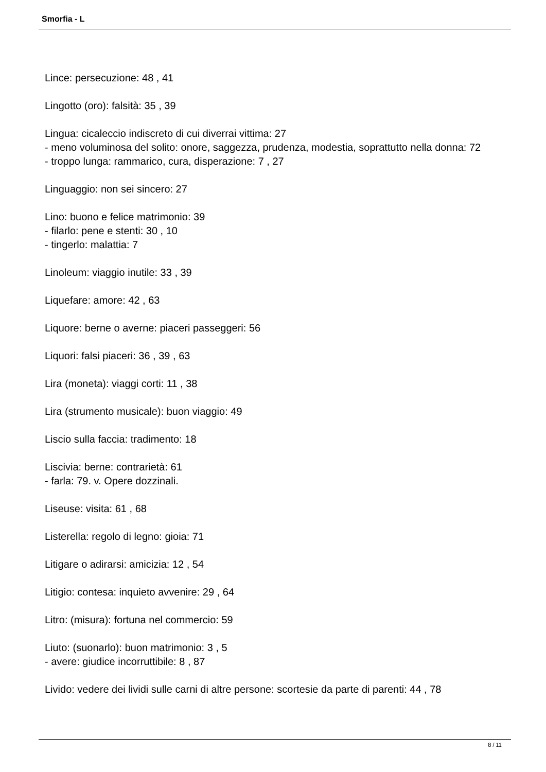Smorfia - L
Lince: persecuzione: 48 , 41
Lingotto (oro): falsità: 35 , 39
Lingua: cicaleccio indiscreto di cui diverrai vittima: 27
- meno voluminosa del solito: onore, saggezza, prudenza, modestia, soprattutto nella donna: 72
- troppo lunga: rammarico, cura, disperazione: 7 , 27
Linguaggio: non sei sincero: 27
Lino: buono e felice matrimonio: 39
- filarlo: pene e stenti: 30 , 10
- tingerlo: malattia: 7
Linoleum: viaggio inutile: 33 , 39
Liquefare: amore: 42 , 63
Liquore: berne o averne: piaceri passeggeri: 56
Liquori: falsi piaceri: 36 , 39 , 63
Lira (moneta): viaggi corti: 11 , 38
Lira (strumento musicale): buon viaggio: 49
Liscio sulla faccia: tradimento: 18
Liscivia: berne: contrarietà: 61
- farla: 79. v. Opere dozzinali.
Liseuse: visita: 61 , 68
Listerella: regolo di legno: gioia: 71
Litigare o adirarsi: amicizia: 12 , 54
Litigio: contesa: inquieto avvenire: 29 , 64
Litro: (misura): fortuna nel commercio: 59
Liuto: (suonarlo): buon matrimonio: 3 , 5
- avere: giudice incorruttibile: 8 , 87
Livido: vedere dei lividi sulle carni di altre persone: scortesie da parte di parenti: 44 , 78
8 / 11